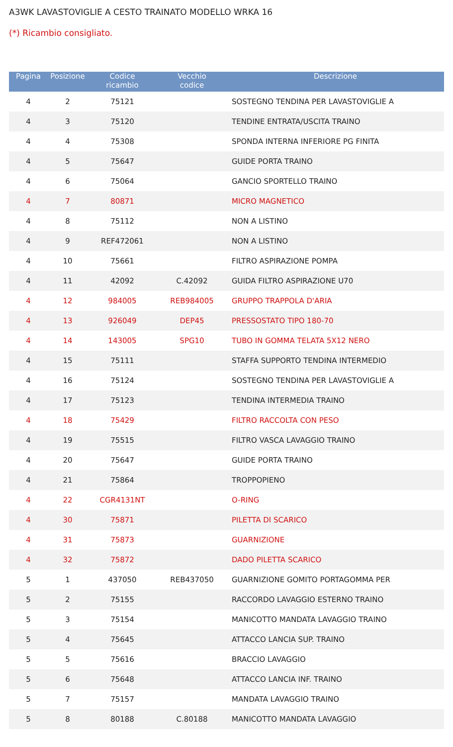A3WK LAVASTOVIGLIE A CESTO TRAINATO MODELLO WRKA 16
(*) Ricambio consigliato.
| Pagina | Posizione | Codice ricambio | Vecchio codice | Descrizione |
| --- | --- | --- | --- | --- |
| 4 | 2 | 75121 | | SOSTEGNO TENDINA PER LAVASTOVIGLIE A |
| 4 | 3 | 75120 | | TENDINE ENTRATA/USCITA TRAINO |
| 4 | 4 | 75308 | | SPONDA INTERNA INFERIORE PG FINITA |
| 4 | 5 | 75647 | | GUIDE PORTA TRAINO |
| 4 | 6 | 75064 | | GANCIO SPORTELLO TRAINO |
| 4 | 7 | 80871 | | MICRO MAGNETICO |
| 4 | 8 | 75112 | | NON A LISTINO |
| 4 | 9 | REF472061 | | NON A LISTINO |
| 4 | 10 | 75661 | | FILTRO ASPIRAZIONE POMPA |
| 4 | 11 | 42092 | C.42092 | GUIDA FILTRO ASPIRAZIONE U70 |
| 4 | 12 | 984005 | REB984005 | GRUPPO TRAPPOLA D'ARIA |
| 4 | 13 | 926049 | DEP45 | PRESSOSTATO TIPO 180-70 |
| 4 | 14 | 143005 | SPG10 | TUBO IN GOMMA TELATA 5X12 NERO |
| 4 | 15 | 75111 | | STAFFA SUPPORTO TENDINA INTERMEDIO |
| 4 | 16 | 75124 | | SOSTEGNO TENDINA PER LAVASTOVIGLIE A |
| 4 | 17 | 75123 | | TENDINA INTERMEDIA TRAINO |
| 4 | 18 | 75429 | | FILTRO RACCOLTA CON PESO |
| 4 | 19 | 75515 | | FILTRO VASCA LAVAGGIO TRAINO |
| 4 | 20 | 75647 | | GUIDE PORTA TRAINO |
| 4 | 21 | 75864 | | TROPPOPIENO |
| 4 | 22 | CGR4131NT | | O-RING |
| 4 | 30 | 75871 | | PILETTA DI SCARICO |
| 4 | 31 | 75873 | | GUARNIZIONE |
| 4 | 32 | 75872 | | DADO PILETTA SCARICO |
| 5 | 1 | 437050 | REB437050 | GUARNIZIONE GOMITO PORTAGOMMA PER |
| 5 | 2 | 75155 | | RACCORDO LAVAGGIO ESTERNO TRAINO |
| 5 | 3 | 75154 | | MANICOTTO MANDATA LAVAGGIO TRAINO |
| 5 | 4 | 75645 | | ATTACCO LANCIA SUP. TRAINO |
| 5 | 5 | 75616 | | BRACCIO LAVAGGIO |
| 5 | 6 | 75648 | | ATTACCO LANCIA INF. TRAINO |
| 5 | 7 | 75157 | | MANDATA LAVAGGIO TRAINO |
| 5 | 8 | 80188 | C.80188 | MANICOTTO MANDATA LAVAGGIO |